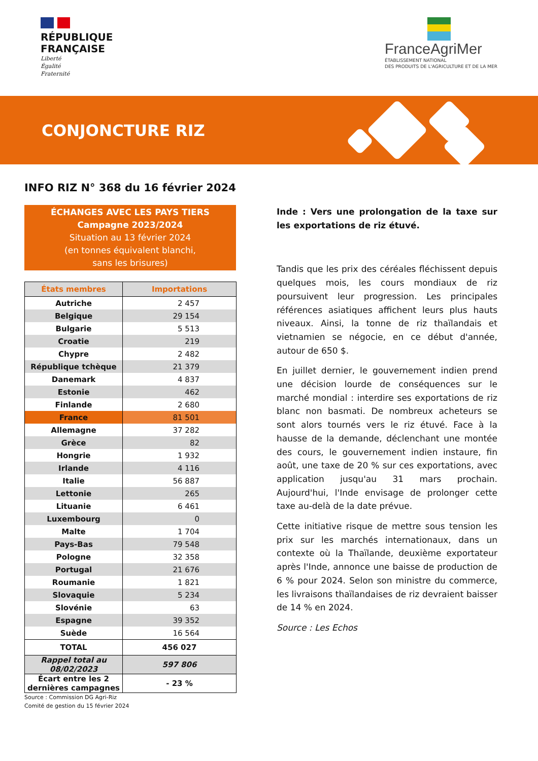RÉPUBLIQUE
FRANÇAISE
Liberté
Égalité
Fraternité
FranceAgriMer
ÉTABLISSEMENT NATIONAL
DES PRODUITS DE L'AGRICULTURE ET DE LA MER
CONJONCTURE RIZ
INFO RIZ N° 368 du 16 février 2024
ÉCHANGES AVEC LES PAYS TIERS
Campagne 2023/2024
Situation au 13 février 2024
(en tonnes équivalent blanchi,
sans les brisures)
| États membres | Importations |
| --- | --- |
| Autriche | 2 457 |
| Belgique | 29 154 |
| Bulgarie | 5 513 |
| Croatie | 219 |
| Chypre | 2 482 |
| République tchèque | 21 379 |
| Danemark | 4 837 |
| Estonie | 462 |
| Finlande | 2 680 |
| France | 81 501 |
| Allemagne | 37 282 |
| Grèce | 82 |
| Hongrie | 1 932 |
| Irlande | 4 116 |
| Italie | 56 887 |
| Lettonie | 265 |
| Lituanie | 6 461 |
| Luxembourg | 0 |
| Malte | 1 704 |
| Pays-Bas | 79 548 |
| Pologne | 32 358 |
| Portugal | 21 676 |
| Roumanie | 1 821 |
| Slovaquie | 5 234 |
| Slovénie | 63 |
| Espagne | 39 352 |
| Suède | 16 564 |
| TOTAL | 456 027 |
| Rappel total au 08/02/2023 | 597 806 |
| Écart entre les 2 dernières campagnes | - 23 % |
Source : Commission DG Agri-Riz
Comité de gestion du 15 février 2024
Inde : Vers une prolongation de la taxe sur les exportations de riz étuvé.
Tandis que les prix des céréales fléchissent depuis quelques mois, les cours mondiaux de riz poursuivent leur progression. Les principales références asiatiques affichent leurs plus hauts niveaux. Ainsi, la tonne de riz thaïlandais et vietnamien se négocie, en ce début d'année, autour de 650 $.
En juillet dernier, le gouvernement indien prend une décision lourde de conséquences sur le marché mondial : interdire ses exportations de riz blanc non basmati. De nombreux acheteurs se sont alors tournés vers le riz étuvé. Face à la hausse de la demande, déclenchant une montée des cours, le gouvernement indien instaure, fin août, une taxe de 20 % sur ces exportations, avec application jusqu'au 31 mars prochain. Aujourd'hui, l'Inde envisage de prolonger cette taxe au-delà de la date prévue.
Cette initiative risque de mettre sous tension les prix sur les marchés internationaux, dans un contexte où la Thaïlande, deuxième exportateur après l'Inde, annonce une baisse de production de 6 % pour 2024. Selon son ministre du commerce, les livraisons thaïlandaises de riz devraient baisser de 14 % en 2024.
Source : Les Echos